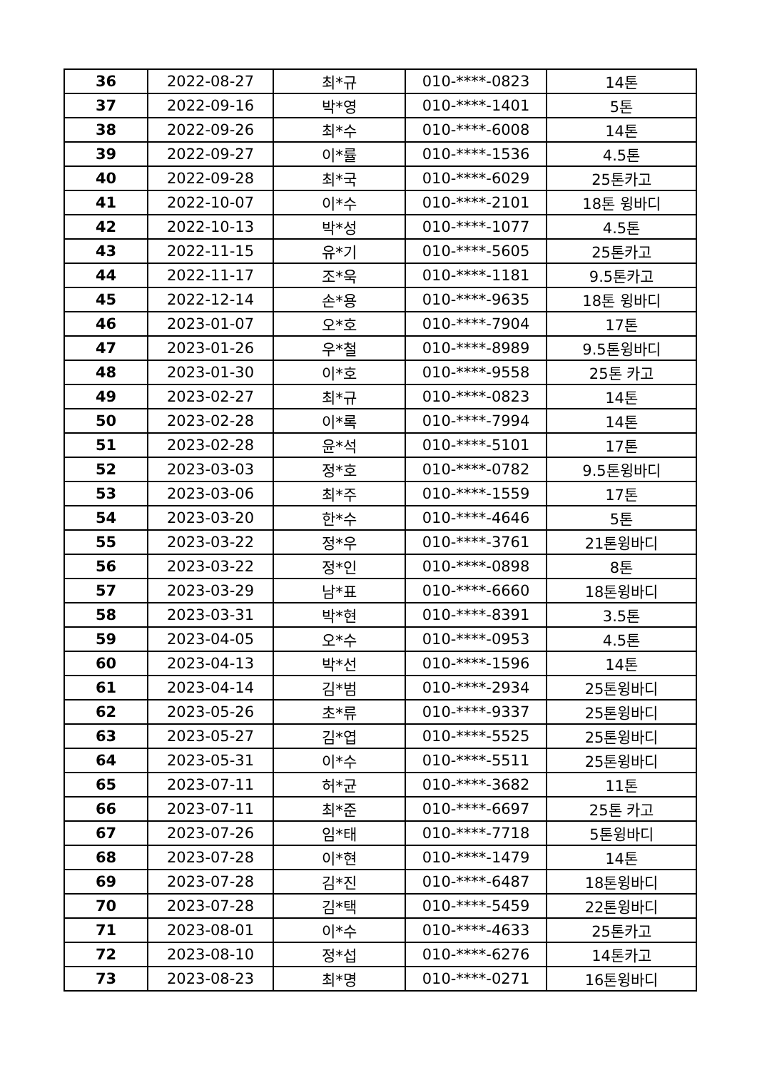| 36 | 2022-08-27 | 최*규 | 010-****-0823 | 14톤 |
| 37 | 2022-09-16 | 박*영 | 010-****-1401 | 5톤 |
| 38 | 2022-09-26 | 최*수 | 010-****-6008 | 14톤 |
| 39 | 2022-09-27 | 이*률 | 010-****-1536 | 4.5톤 |
| 40 | 2022-09-28 | 최*국 | 010-****-6029 | 25톤카고 |
| 41 | 2022-10-07 | 이*수 | 010-****-2101 | 18톤 윙바디 |
| 42 | 2022-10-13 | 박*성 | 010-****-1077 | 4.5톤 |
| 43 | 2022-11-15 | 유*기 | 010-****-5605 | 25톤카고 |
| 44 | 2022-11-17 | 조*욱 | 010-****-1181 | 9.5톤카고 |
| 45 | 2022-12-14 | 손*용 | 010-****-9635 | 18톤 윙바디 |
| 46 | 2023-01-07 | 오*호 | 010-****-7904 | 17톤 |
| 47 | 2023-01-26 | 우*철 | 010-****-8989 | 9.5톤윙바디 |
| 48 | 2023-01-30 | 이*호 | 010-****-9558 | 25톤 카고 |
| 49 | 2023-02-27 | 최*규 | 010-****-0823 | 14톤 |
| 50 | 2023-02-28 | 이*록 | 010-****-7994 | 14톤 |
| 51 | 2023-02-28 | 윤*석 | 010-****-5101 | 17톤 |
| 52 | 2023-03-03 | 정*호 | 010-****-0782 | 9.5톤윙바디 |
| 53 | 2023-03-06 | 최*주 | 010-****-1559 | 17톤 |
| 54 | 2023-03-20 | 한*수 | 010-****-4646 | 5톤 |
| 55 | 2023-03-22 | 정*우 | 010-****-3761 | 21톤윙바디 |
| 56 | 2023-03-22 | 정*인 | 010-****-0898 | 8톤 |
| 57 | 2023-03-29 | 남*표 | 010-****-6660 | 18톤윙바디 |
| 58 | 2023-03-31 | 박*현 | 010-****-8391 | 3.5톤 |
| 59 | 2023-04-05 | 오*수 | 010-****-0953 | 4.5톤 |
| 60 | 2023-04-13 | 박*선 | 010-****-1596 | 14톤 |
| 61 | 2023-04-14 | 김*범 | 010-****-2934 | 25톤윙바디 |
| 62 | 2023-05-26 | 초*류 | 010-****-9337 | 25톤윙바디 |
| 63 | 2023-05-27 | 김*엽 | 010-****-5525 | 25톤윙바디 |
| 64 | 2023-05-31 | 이*수 | 010-****-5511 | 25톤윙바디 |
| 65 | 2023-07-11 | 허*균 | 010-****-3682 | 11톤 |
| 66 | 2023-07-11 | 최*준 | 010-****-6697 | 25톤 카고 |
| 67 | 2023-07-26 | 임*태 | 010-****-7718 | 5톤윙바디 |
| 68 | 2023-07-28 | 이*현 | 010-****-1479 | 14톤 |
| 69 | 2023-07-28 | 김*진 | 010-****-6487 | 18톤윙바디 |
| 70 | 2023-07-28 | 김*택 | 010-****-5459 | 22톤윙바디 |
| 71 | 2023-08-01 | 이*수 | 010-****-4633 | 25톤카고 |
| 72 | 2023-08-10 | 정*섭 | 010-****-6276 | 14톤카고 |
| 73 | 2023-08-23 | 최*명 | 010-****-0271 | 16톤윙바디 |